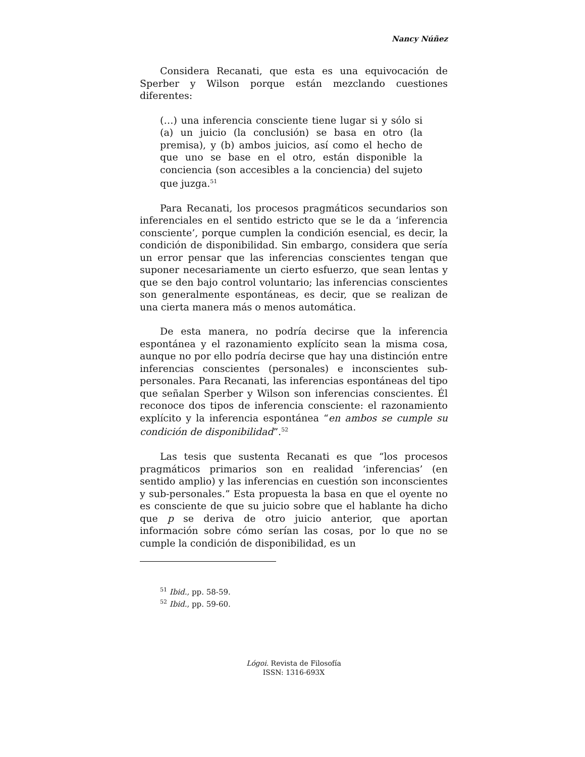Nancy Núñez
Considera Recanati, que esta es una equivocación de Sperber y Wilson porque están mezclando cuestiones diferentes:
(…) una inferencia consciente tiene lugar si y sólo si (a) un juicio (la conclusión) se basa en otro (la premisa), y (b) ambos juicios, así como el hecho de que uno se base en el otro, están disponible la conciencia (son accesibles a la conciencia) del sujeto que juzga.<sup>51</sup>
Para Recanati, los procesos pragmáticos secundarios son inferenciales en el sentido estricto que se le da a ‘inferencia consciente’, porque cumplen la condición esencial, es decir, la condición de disponibilidad. Sin embargo, considera que sería un error pensar que las inferencias conscientes tengan que suponer necesariamente un cierto esfuerzo, que sean lentas y que se den bajo control voluntario; las inferencias conscientes son generalmente espontáneas, es decir, que se realizan de una cierta manera más o menos automática.
De esta manera, no podría decirse que la inferencia espontánea y el razonamiento explícito sean la misma cosa, aunque no por ello podría decirse que hay una distinción entre inferencias conscientes (personales) e inconscientes sub-personales. Para Recanati, las inferencias espontáneas del tipo que señalan Sperber y Wilson son inferencias conscientes. Él reconoce dos tipos de inferencia consciente: el razonamiento explícito y la inferencia espontánea “en ambos se cumple su condición de disponibilidad”.<sup>52</sup>
Las tesis que sustenta Recanati es que “los procesos pragmáticos primarios son en realidad ‘inferencias’ (en sentido amplio) y las inferencias en cuestión son inconscientes y sub-personales.” Esta propuesta la basa en que el oyente no es consciente de que su juicio sobre que el hablante ha dicho que p se deriva de otro juicio anterior, que aportan información sobre cómo serían las cosas, por lo que no se cumple la condición de disponibilidad, es un
<sup>51</sup> Ibid., pp. 58-59.
<sup>52</sup> Ibid., pp. 59-60.
Lógoi. Revista de Filosofía
ISSN: 1316-693X